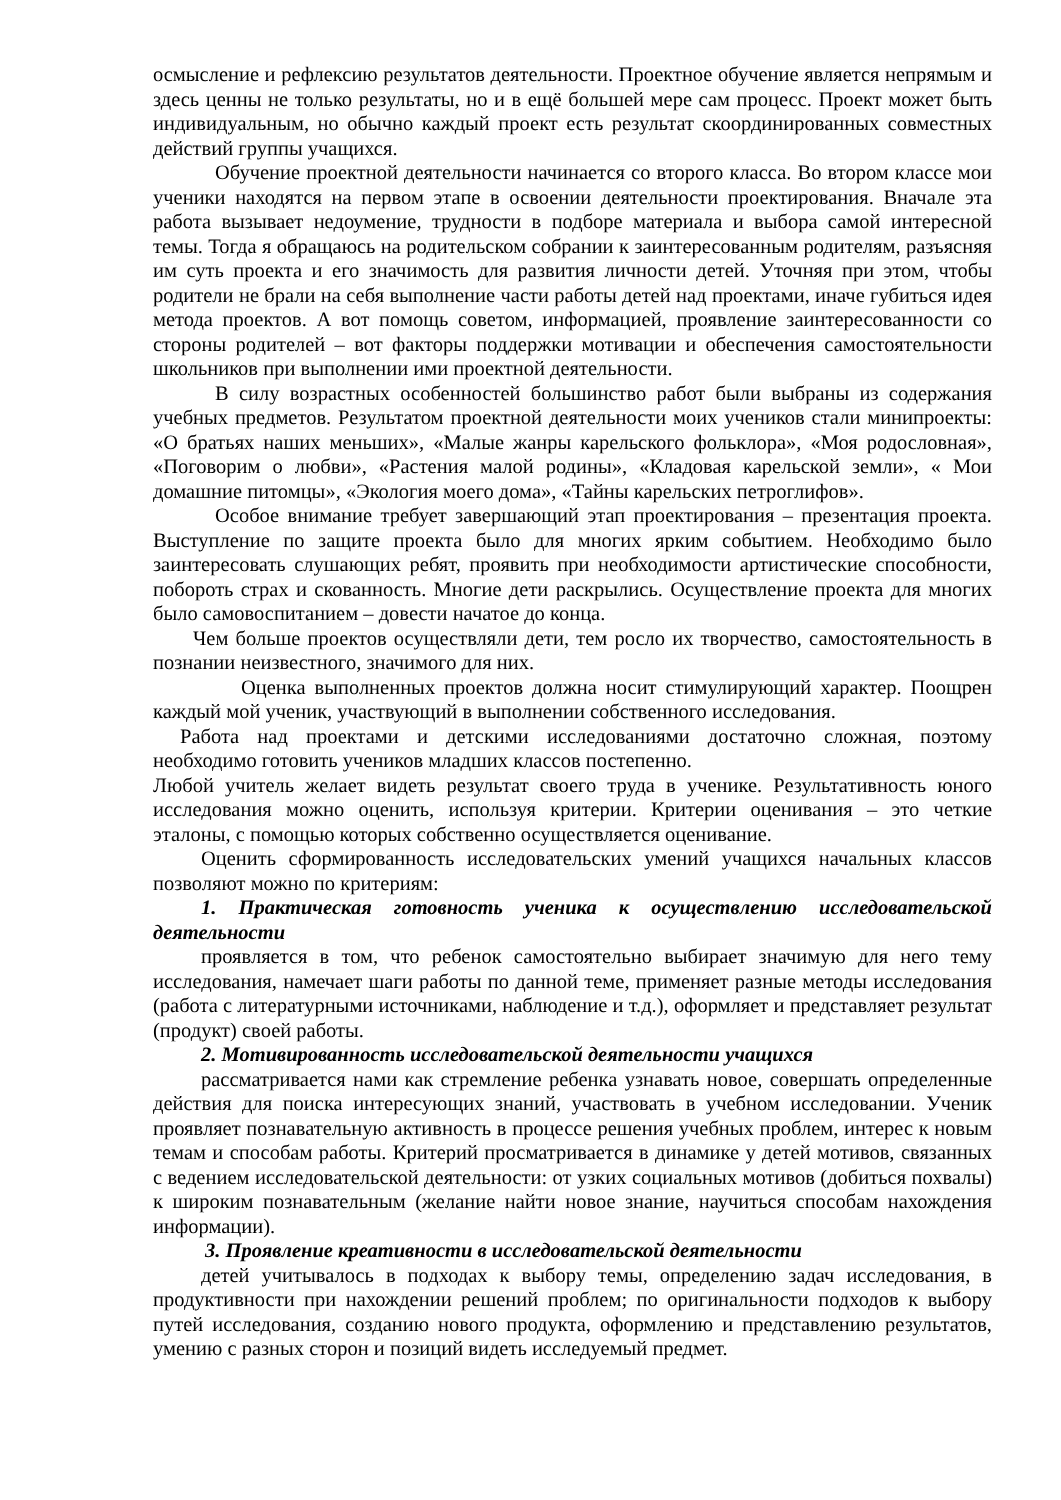осмысление и рефлексию результатов деятельности. Проектное обучение является непрямым и здесь ценны не только результаты, но и в ещё большей мере сам процесс. Проект может быть индивидуальным, но обычно каждый проект есть результат скоординированных совместных действий группы учащихся.
Обучение проектной деятельности начинается со второго класса. Во втором классе мои ученики находятся на первом этапе в освоении деятельности проектирования. Вначале эта работа вызывает недоумение, трудности в подборе материала и выбора самой интересной темы. Тогда я обращаюсь на родительском собрании к заинтересованным родителям, разъясняя им суть проекта и его значимость для развития личности детей. Уточняя при этом, чтобы родители не брали на себя выполнение части работы детей над проектами, иначе губиться идея метода проектов. А вот помощь советом, информацией, проявление заинтересованности со стороны родителей – вот факторы поддержки мотивации и обеспечения самостоятельности школьников при выполнении ими проектной деятельности.
В силу возрастных особенностей большинство работ были выбраны из содержания учебных предметов. Результатом проектной деятельности моих учеников стали минипроекты: «О братьях наших меньших», «Малые жанры карельского фольклора», «Моя родословная», «Поговорим о любви», «Растения малой родины», «Кладовая карельской земли», « Мои домашние питомцы», «Экология моего дома», «Тайны карельских петроглифов».
Особое внимание требует завершающий этап проектирования – презентация проекта. Выступление по защите проекта было для многих ярким событием. Необходимо было заинтересовать слушающих ребят, проявить при необходимости артистические способности, побороть страх и скованность. Многие дети раскрылись. Осуществление проекта для многих было самовоспитанием – довести начатое до конца.
Чем больше проектов осуществляли дети, тем росло их творчество, самостоятельность в познании неизвестного, значимого для них.
Оценка выполненных проектов должна носит стимулирующий характер. Поощрен каждый мой ученик, участвующий в выполнении собственного исследования.
Работа над проектами и детскими исследованиями достаточно сложная, поэтому необходимо готовить учеников младших классов постепенно.
Любой учитель желает видеть результат своего труда в ученике. Результативность юного исследования можно оценить, используя критерии. Критерии оценивания – это четкие эталоны, с помощью которых собственно осуществляется оценивание.
Оценить сформированность исследовательских умений учащихся начальных классов позволяют можно по критериям:
1. Практическая готовность ученика к осуществлению исследовательской деятельности
проявляется в том, что ребенок самостоятельно выбирает значимую для него тему исследования, намечает шаги работы по данной теме, применяет разные методы исследования (работа с литературными источниками, наблюдение и т.д.), оформляет и представляет результат (продукт) своей работы.
2. Мотивированность исследовательской деятельности учащихся
рассматривается нами как стремление ребенка узнавать новое, совершать определенные действия для поиска интересующих знаний, участвовать в учебном исследовании. Ученик проявляет познавательную активность в процессе решения учебных проблем, интерес к новым темам и способам работы. Критерий просматривается в динамике у детей мотивов, связанных с ведением исследовательской деятельности: от узких социальных мотивов (добиться похвалы) к широким познавательным (желание найти новое знание, научиться способам нахождения информации).
3. Проявление креативности в исследовательской деятельности
детей учитывалось в подходах к выбору темы, определению задач исследования, в продуктивности при нахождении решений проблем; по оригинальности подходов к выбору путей исследования, созданию нового продукта, оформлению и представлению результатов, умению с разных сторон и позиций видеть исследуемый предмет.